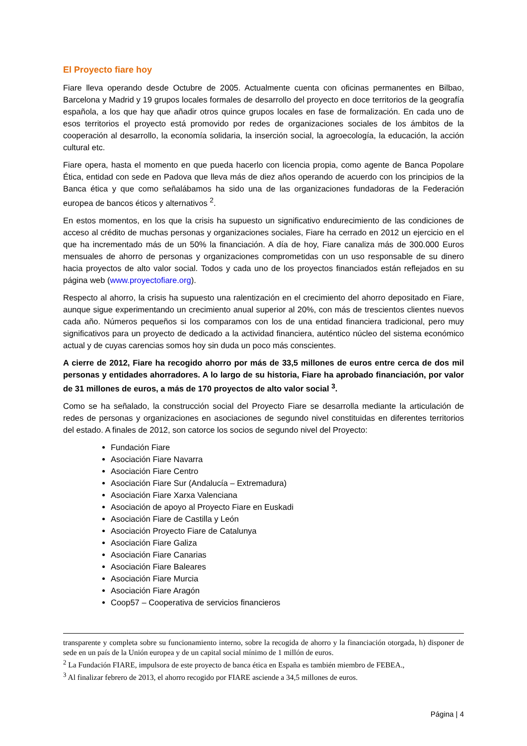El Proyecto fiare hoy
Fiare lleva operando desde Octubre de 2005. Actualmente cuenta con oficinas permanentes en Bilbao, Barcelona y Madrid y 19 grupos locales formales de desarrollo del proyecto en doce territorios de la geografía española, a los que hay que añadir otros quince grupos locales en fase de formalización. En cada uno de esos territorios el proyecto está promovido por redes de organizaciones sociales de los ámbitos de la cooperación al desarrollo, la economía solidaria, la inserción social, la agroecología, la educación, la acción cultural etc.
Fiare opera, hasta el momento en que pueda hacerlo con licencia propia, como agente de Banca Popolare Ética, entidad con sede en Padova que lleva más de diez años operando de acuerdo con los principios de la Banca ética y que como señalábamos ha sido una de las organizaciones fundadoras de la Federación europea de bancos éticos y alternativos <sup>2</sup>.
En estos momentos, en los que la crisis ha supuesto un significativo endurecimiento de las condiciones de acceso al crédito de muchas personas y organizaciones sociales, Fiare ha cerrado en 2012 un ejercicio en el que ha incrementado más de un 50% la financiación. A día de hoy, Fiare canaliza más de 300.000 Euros mensuales de ahorro de personas y organizaciones comprometidas con un uso responsable de su dinero hacia proyectos de alto valor social. Todos y cada uno de los proyectos financiados están reflejados en su página web (www.proyectofiare.org).
Respecto al ahorro, la crisis ha supuesto una ralentización en el crecimiento del ahorro depositado en Fiare, aunque sigue experimentando un crecimiento anual superior al 20%, con más de trescientos clientes nuevos cada año. Números pequeños si los comparamos con los de una entidad financiera tradicional, pero muy significativos para un proyecto de dedicado a la actividad financiera, auténtico núcleo del sistema económico actual y de cuyas carencias somos hoy sin duda un poco más conscientes.
A cierre de 2012, Fiare ha recogido ahorro por más de 33,5 millones de euros entre cerca de dos mil personas y entidades ahorradores. A lo largo de su historia, Fiare ha aprobado financiación, por valor de 31 millones de euros, a más de 170 proyectos de alto valor social <sup>3</sup>.
Como se ha señalado, la construcción social del Proyecto Fiare se desarrolla mediante la articulación de redes de personas y organizaciones en asociaciones de segundo nivel constituidas en diferentes territorios del estado. A finales de 2012, son catorce los socios de segundo nivel del Proyecto:
Fundación Fiare
Asociación Fiare Navarra
Asociación Fiare Centro
Asociación Fiare Sur (Andalucía – Extremadura)
Asociación Fiare Xarxa Valenciana
Asociación de apoyo al Proyecto Fiare en Euskadi
Asociación Fiare de Castilla y León
Asociación Proyecto Fiare de Catalunya
Asociación Fiare Galiza
Asociación Fiare Canarias
Asociación Fiare Baleares
Asociación Fiare Murcia
Asociación Fiare Aragón
Coop57 – Cooperativa de servicios financieros
transparente y completa sobre su funcionamiento interno, sobre la recogida de ahorro y la financiación otorgada, h) disponer de sede en un país de la Unión europea y de un capital social mínimo de 1 millón de euros.
<sup>2</sup> La Fundación FIARE, impulsora de este proyecto de banca ética en España es también miembro de FEBEA.,
<sup>3</sup> Al finalizar febrero de 2013, el ahorro recogido por FIARE asciende a 34,5 millones de euros.
Página | 4